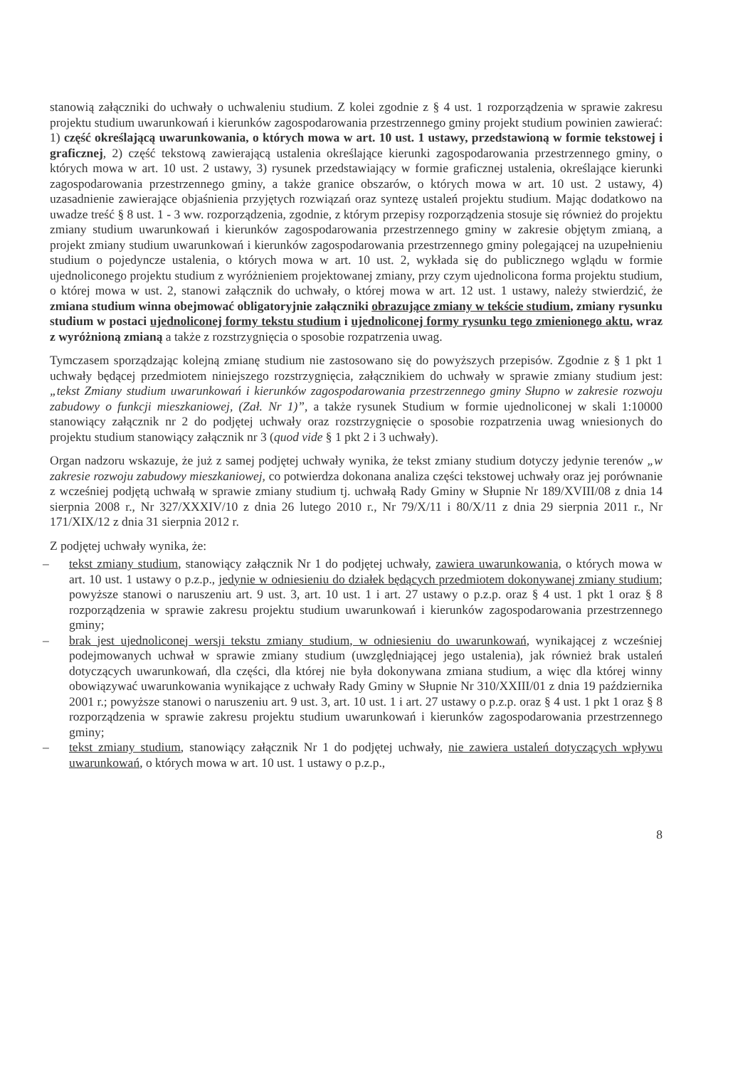stanowią załączniki do uchwały o uchwaleniu studium. Z kolei zgodnie z § 4 ust. 1 rozporządzenia w sprawie zakresu projektu studium uwarunkowań i kierunków zagospodarowania przestrzennego gminy projekt studium powinien zawierać: 1) część określającą uwarunkowania, o których mowa w art. 10 ust. 1 ustawy, przedstawioną w formie tekstowej i graficznej, 2) część tekstową zawierającą ustalenia określające kierunki zagospodarowania przestrzennego gminy, o których mowa w art. 10 ust. 2 ustawy, 3) rysunek przedstawiający w formie graficznej ustalenia, określające kierunki zagospodarowania przestrzennego gminy, a także granice obszarów, o których mowa w art. 10 ust. 2 ustawy, 4) uzasadnienie zawierające objaśnienia przyjętych rozwiązań oraz syntezę ustaleń projektu studium. Mając dodatkowo na uwadze treść § 8 ust. 1 - 3 ww. rozporządzenia, zgodnie, z którym przepisy rozporządzenia stosuje się również do projektu zmiany studium uwarunkowań i kierunków zagospodarowania przestrzennego gminy w zakresie objętym zmianą, a projekt zmiany studium uwarunkowań i kierunków zagospodarowania przestrzennego gminy polegającej na uzupełnieniu studium o pojedyncze ustalenia, o których mowa w art. 10 ust. 2, wykłada się do publicznego wglądu w formie ujednoliconego projektu studium z wyróżnieniem projektowanej zmiany, przy czym ujednolicona forma projektu studium, o której mowa w ust. 2, stanowi załącznik do uchwały, o której mowa w art. 12 ust. 1 ustawy, należy stwierdzić, że zmiana studium winna obejmować obligatoryjnie załączniki obrazujące zmiany w tekście studium, zmiany rysunku studium w postaci ujednoliconej formy tekstu studium i ujednoliconej formy rysunku tego zmienionego aktu, wraz z wyróżnioną zmianą a także z rozstrzygnięcia o sposobie rozpatrzenia uwag.
Tymczasem sporządzając kolejną zmianę studium nie zastosowano się do powyższych przepisów. Zgodnie z § 1 pkt 1 uchwały będącej przedmiotem niniejszego rozstrzygnięcia, załącznikiem do uchwały w sprawie zmiany studium jest: „tekst Zmiany studium uwarunkowań i kierunków zagospodarowania przestrzennego gminy Słupno w zakresie rozwoju zabudowy o funkcji mieszkaniowej, (Zał. Nr 1)”, a także rysunek Studium w formie ujednoliconej w skali 1:10000 stanowiący załącznik nr 2 do podjętej uchwały oraz rozstrzygnięcie o sposobie rozpatrzenia uwag wniesionych do projektu studium stanowiący załącznik nr 3 (quod vide § 1 pkt 2 i 3 uchwały).
Organ nadzoru wskazuje, że już z samej podjętej uchwały wynika, że tekst zmiany studium dotyczy jedynie terenów „w zakresie rozwoju zabudowy mieszkaniowej, co potwierdza dokonana analiza części tekstowej uchwały oraz jej porównanie z wcześniej podjętą uchwałą w sprawie zmiany studium tj. uchwałą Rady Gminy w Słupnie Nr 189/XVIII/08 z dnia 14 sierpnia 2008 r., Nr 327/XXXIV/10 z dnia 26 lutego 2010 r., Nr 79/X/11 i 80/X/11 z dnia 29 sierpnia 2011 r., Nr 171/XIX/12 z dnia 31 sierpnia 2012 r.
Z podjętej uchwały wynika, że:
– tekst zmiany studium, stanowiący załącznik Nr 1 do podjętej uchwały, zawiera uwarunkowania, o których mowa w art. 10 ust. 1 ustawy o p.z.p., jedynie w odniesieniu do działek będących przedmiotem dokonywanej zmiany studium; powyższe stanowi o naruszeniu art. 9 ust. 3, art. 10 ust. 1 i art. 27 ustawy o p.z.p. oraz § 4 ust. 1 pkt 1 oraz § 8 rozporządzenia w sprawie zakresu projektu studium uwarunkowań i kierunków zagospodarowania przestrzennego gminy;
– brak jest ujednoliconej wersji tekstu zmiany studium, w odniesieniu do uwarunkowań, wynikającej z wcześniej podejmowanych uchwał w sprawie zmiany studium (uwzględniającej jego ustalenia), jak również brak ustaleń dotyczących uwarunkowań, dla części, dla której nie była dokonywana zmiana studium, a więc dla której winny obowiązywać uwarunkowania wynikające z uchwały Rady Gminy w Słupnie Nr 310/XXIII/01 z dnia 19 października 2001 r.; powyższe stanowi o naruszeniu art. 9 ust. 3, art. 10 ust. 1 i art. 27 ustawy o p.z.p. oraz § 4 ust. 1 pkt 1 oraz § 8 rozporządzenia w sprawie zakresu projektu studium uwarunkowań i kierunków zagospodarowania przestrzennego gminy;
– tekst zmiany studium, stanowiący załącznik Nr 1 do podjętej uchwały, nie zawiera ustaleń dotyczących wpływu uwarunkowań, o których mowa w art. 10 ust. 1 ustawy o p.z.p.,
8